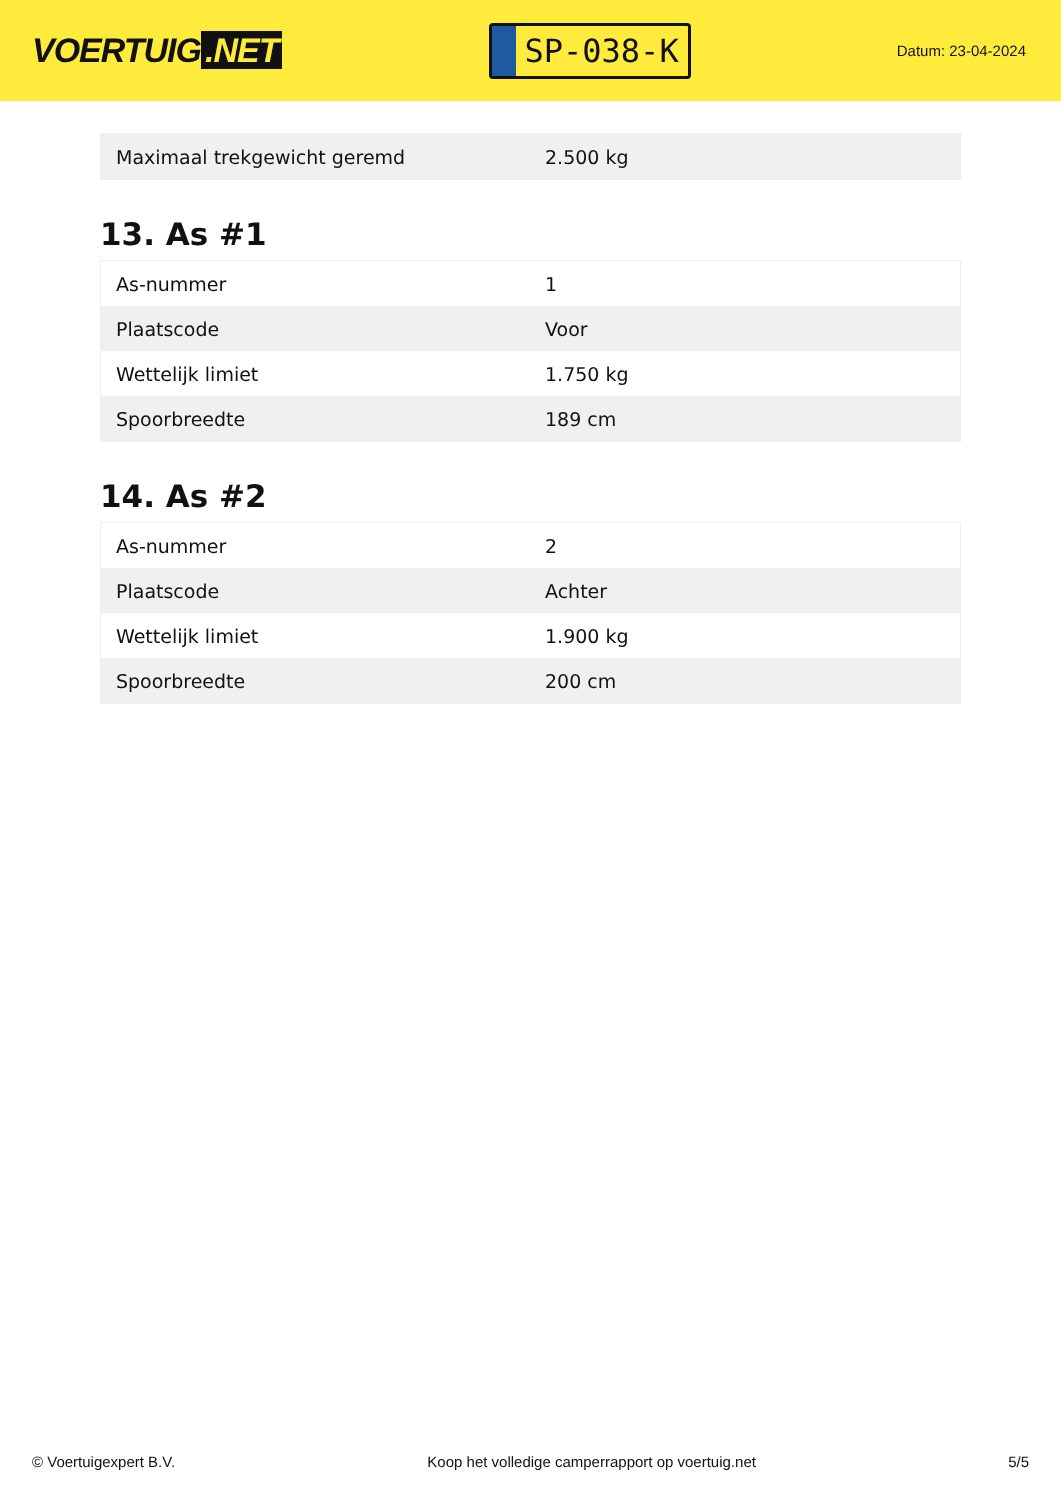VOERTUIG.NET
SP-038-K
Datum: 23-04-2024
| Maximaal trekgewicht geremd | 2.500 kg |
13. As #1
| As-nummer | 1 |
| Plaatscode | Voor |
| Wettelijk limiet | 1.750 kg |
| Spoorbreedte | 189 cm |
14. As #2
| As-nummer | 2 |
| Plaatscode | Achter |
| Wettelijk limiet | 1.900 kg |
| Spoorbreedte | 200 cm |
© Voertuigexpert B.V. Koop het volledige camperrapport op voertuig.net 5/5